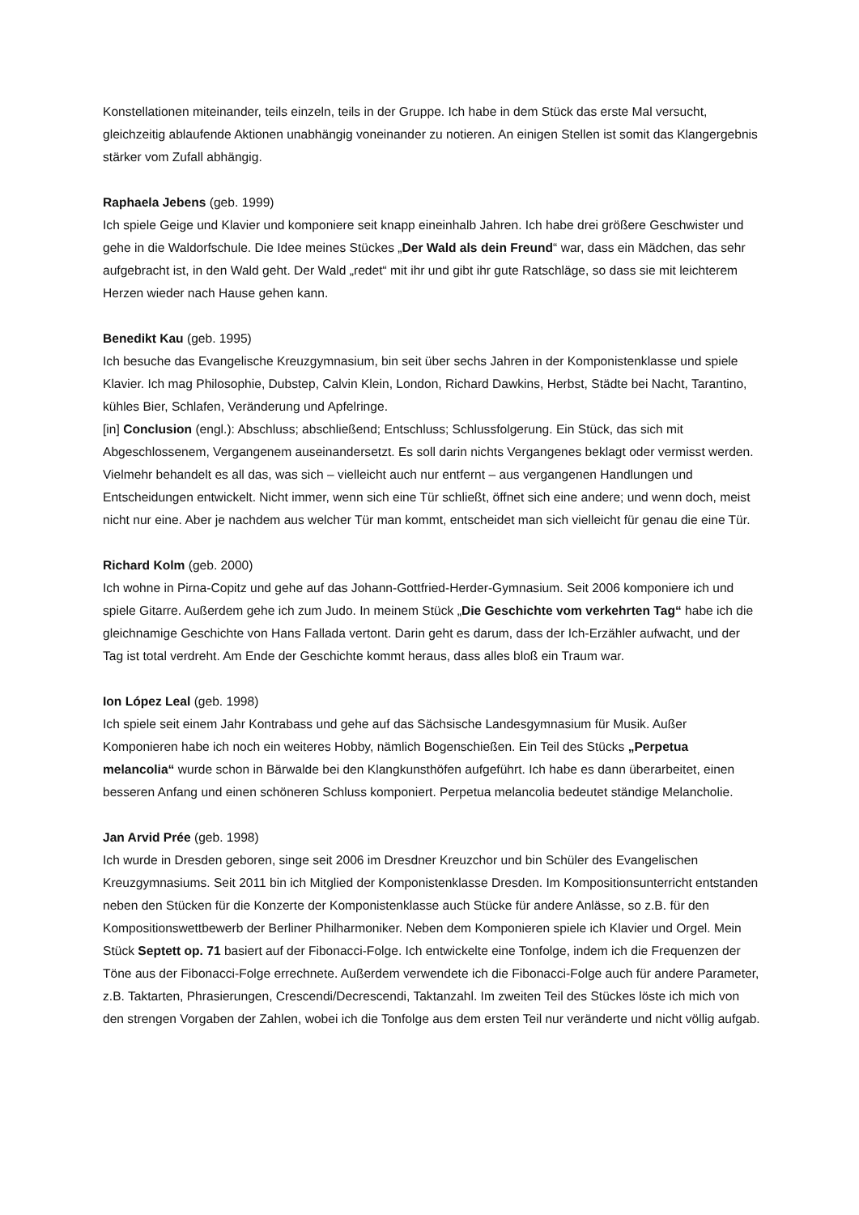Konstellationen miteinander, teils einzeln, teils in der Gruppe. Ich habe in dem Stück das erste Mal versucht, gleichzeitig ablaufende Aktionen unabhängig voneinander zu notieren. An einigen Stellen ist somit das Klangergebnis stärker vom Zufall abhängig.
Raphaela Jebens (geb. 1999)
Ich spiele Geige und Klavier und komponiere seit knapp eineinhalb Jahren. Ich habe drei größere Geschwister und gehe in die Waldorfschule. Die Idee meines Stückes „Der Wald als dein Freund“ war, dass ein Mädchen, das sehr aufgebracht ist, in den Wald geht. Der Wald „redet“ mit ihr und gibt ihr gute Ratschläge, so dass sie mit leichterem Herzen wieder nach Hause gehen kann.
Benedikt Kau (geb. 1995)
Ich besuche das Evangelische Kreuzgymnasium, bin seit über sechs Jahren in der Komponistenklasse und spiele Klavier. Ich mag Philosophie, Dubstep, Calvin Klein, London, Richard Dawkins, Herbst, Städte bei Nacht, Tarantino, kühles Bier, Schlafen, Veränderung und Apfelringe.
[in] Conclusion (engl.): Abschluss; abschließend; Entschluss; Schlussfolgerung. Ein Stück, das sich mit Abgeschlossenem, Vergangenem auseinandersetzt. Es soll darin nichts Vergangenes beklagt oder vermisst werden. Vielmehr behandelt es all das, was sich – vielleicht auch nur entfernt – aus vergangenen Handlungen und Entscheidungen entwickelt. Nicht immer, wenn sich eine Tür schließt, öffnet sich eine andere; und wenn doch, meist nicht nur eine. Aber je nachdem aus welcher Tür man kommt, entscheidet man sich vielleicht für genau die eine Tür.
Richard Kolm (geb. 2000)
Ich wohne in Pirna-Copitz und gehe auf das Johann-Gottfried-Herder-Gymnasium. Seit 2006 komponiere ich und spiele Gitarre. Außerdem gehe ich zum Judo. In meinem Stück „Die Geschichte vom verkehrten Tag“ habe ich die gleichnamige Geschichte von Hans Fallada vertont. Darin geht es darum, dass der Ich-Erzähler aufwacht, und der Tag ist total verdreht. Am Ende der Geschichte kommt heraus, dass alles bloß ein Traum war.
Ion López Leal (geb. 1998)
Ich spiele seit einem Jahr Kontrabass und gehe auf das Sächsische Landesgymnasium für Musik. Außer Komponieren habe ich noch ein weiteres Hobby, nämlich Bogenschießen. Ein Teil des Stücks „Perpetua melancolia“ wurde schon in Bärwalde bei den Klangkunsthöfen aufgeführt. Ich habe es dann überarbeitet, einen besseren Anfang und einen schöneren Schluss komponiert. Perpetua melancolia bedeutet ständige Melancholie.
Jan Arvid Prée (geb. 1998)
Ich wurde in Dresden geboren, singe seit 2006 im Dresdner Kreuzchor und bin Schüler des Evangelischen Kreuzgymnasiums. Seit 2011 bin ich Mitglied der Komponistenklasse Dresden. Im Kompositionsunterricht entstanden neben den Stücken für die Konzerte der Komponistenklasse auch Stücke für andere Anlässe, so z.B. für den Kompositionswettbewerb der Berliner Philharmoniker. Neben dem Komponieren spiele ich Klavier und Orgel. Mein Stück Septett op. 71 basiert auf der Fibonacci-Folge. Ich entwickelte eine Tonfolge, indem ich die Frequenzen der Töne aus der Fibonacci-Folge errechnete. Außerdem verwendete ich die Fibonacci-Folge auch für andere Parameter, z.B. Taktarten, Phrasierungen, Crescendi/Decrescendi, Taktanzahl. Im zweiten Teil des Stückes löste ich mich von den strengen Vorgaben der Zahlen, wobei ich die Tonfolge aus dem ersten Teil nur veränderte und nicht völlig aufgab.